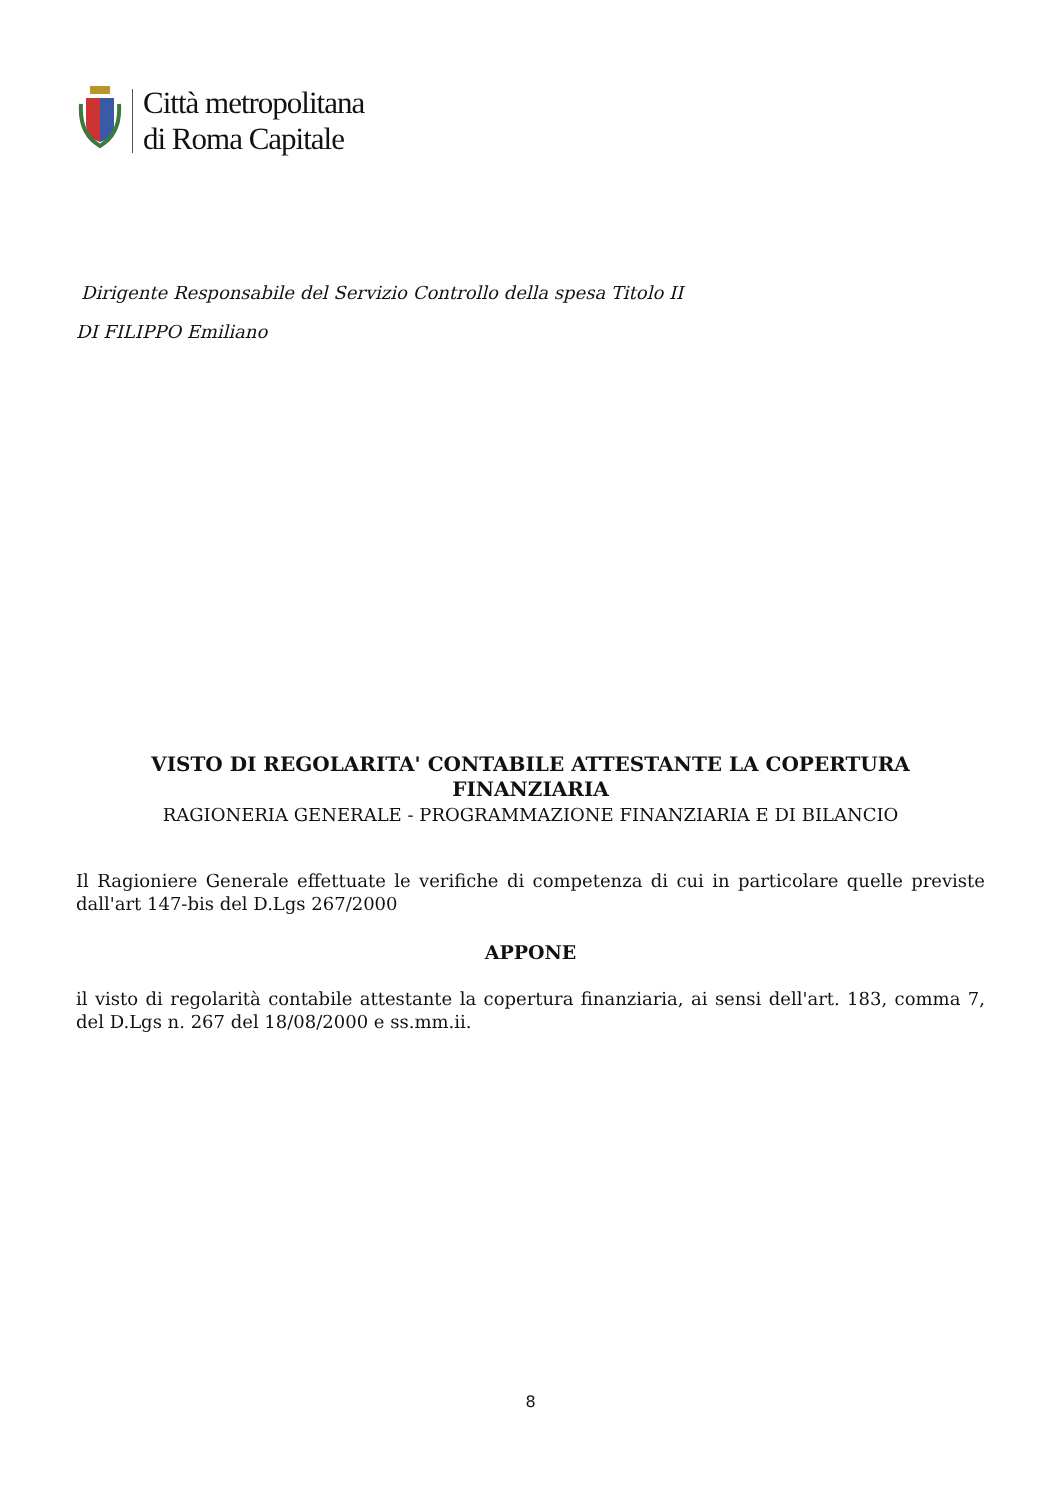Città metropolitana
di Roma Capitale
Dirigente Responsabile del Servizio Controllo della spesa Titolo II
DI FILIPPO Emiliano
VISTO DI REGOLARITA' CONTABILE ATTESTANTE LA COPERTURA FINANZIARIA
RAGIONERIA GENERALE - PROGRAMMAZIONE FINANZIARIA E DI BILANCIO
Il Ragioniere Generale effettuate le verifiche di competenza di cui in particolare quelle previste dall'art 147-bis del D.Lgs 267/2000
APPONE
il visto di regolarità contabile attestante la copertura finanziaria, ai sensi dell'art. 183, comma 7, del D.Lgs n. 267 del 18/08/2000 e ss.mm.ii.
8